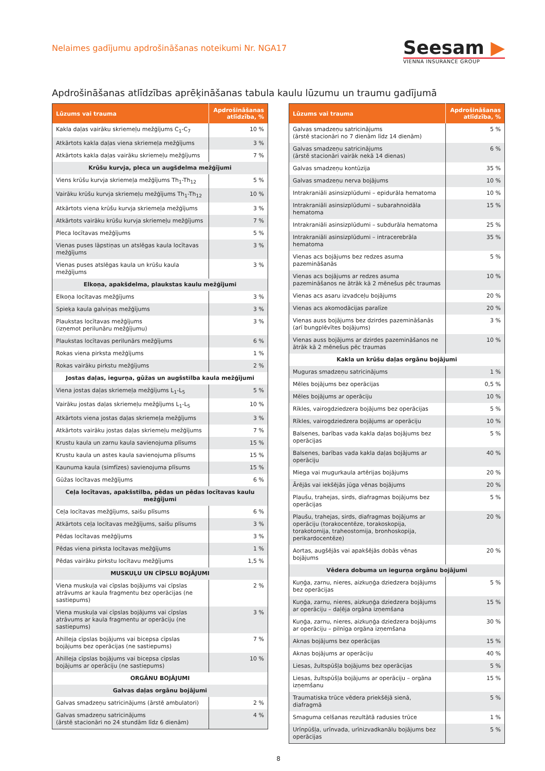Nelaimes gadījumu apdrošināšanas noteikumi Nr. NGA17
Seesam ▶
VIENNA INSURANCE GROUP
Apdrošināšanas atlīdzības aprēķināšanas tabula kaulu lūzumu un traumu gadījumā
| Lūzums vai trauma | Apdrošināšanas atlīdzība, % |
| --- | --- |
| Kakla daļas vairāku skriemeļu mežģījums C<sub>1</sub>-C<sub>7</sub> | 10 % |
| Atkārtots kakla daļas viena skriemeļa mežģījums | 3 % |
| Atkārtots kakla daļas vairāku skriemeļu mežģījums | 7 % |
| Krūšu kurvja, pleca un augšdelma mežģījumi | |
| Viens krūšu kurvja skriemeļa mežģījums Th<sub>1</sub>-Th<sub>12</sub> | 5 % |
| Vairāku krūšu kurvja skriemeļu mežģījums Th<sub>1</sub>-Th<sub>12</sub> | 10 % |
| Atkārtots viena krūšu kurvja skriemeļa mežģījums | 3 % |
| Atkārtots vairāku krūšu kurvja skriemeļu mežģījums | 7 % |
| Pleca locītavas mežģījums | 5 % |
| Vienas puses lāpstiņas un atslēgas kaula locītavas mežģījums | 3 % |
| Vienas puses atslēgas kaula un krūšu kaula mežģījums | 3 % |
| Elkoņa, apakšdelma, plaukstas kaulu mežģījumi | |
| Elkoņa locītavas mežģījums | 3 % |
| Spieķa kaula galviņas mežģījums | 3 % |
| Plaukstas locītavas mežģījums (izņemot perilunāru mežģījumu) | 3 % |
| Plaukstas locītavas perilunārs mežģījums | 6 % |
| Rokas viena pirksta mežģījums | 1 % |
| Rokas vairāku pirkstu mežģījums | 2 % |
| Jostas daļas, iegurņa, gūžas un augšstilba kaula mežģījumi | |
| Viena jostas daļas skriemeļa mežģījums L<sub>1</sub>-L<sub>5</sub> | 5 % |
| Vairāku jostas daļas skriemeļu mežģījums L<sub>1</sub>-L<sub>5</sub> | 10 % |
| Atkārtots viena jostas daļas skriemeļa mežģījums | 3 % |
| Atkārtots vairāku jostas daļas skriemeļu mežģījums | 7 % |
| Krustu kaula un zarnu kaula savienojuma plīsums | 15 % |
| Krustu kaula un astes kaula savienojuma plīsums | 15 % |
| Kaunuma kaula (simfīzes) savienojuma plīsums | 15 % |
| Gūžas locītavas mežģījums | 6 % |
| Ceļa locītavas, apakšstilba, pēdas un pēdas locītavas kaulu mežģījumi | |
| Ceļa locītavas mežģījums, saišu plīsums | 6 % |
| Atkārtots ceļa locītavas mežģījums, saišu plīsums | 3 % |
| Pēdas locītavas mežģījums | 3 % |
| Pēdas viena pirksta locītavas mežģījums | 1 % |
| Pēdas vairāku pirkstu locītavu mežģījums | 1,5 % |
| MUSKUĻU UN CĪPSLU BOJĀJUMI | |
| Viena muskuļa vai cīpslas bojājums vai cīpslas atrāvums ar kaula fragmentu bez operācijas (ne sastiepums) | 2 % |
| Viena muskuļa vai cīpslas bojājums vai cīpslas atrāvums ar kaula fragmentu ar operāciju (ne sastiepums) | 3 % |
| Ahilleja cīpslas bojājums vai bicepsa cīpslas bojājums bez operācijas (ne sastiepums) | 7 % |
| Ahilleja cīpslas bojājums vai bicepsa cīpslas bojājums ar operāciju (ne sastiepums) | 10 % |
| ORGĀNU BOJĀJUMI | |
| Galvas daļas orgānu bojājumi | |
| Galvas smadzeņu satricinājums (ārstē ambulatori) | 2 % |
| Galvas smadzeņu satricinājums (ārstē stacionāri no 24 stundām līdz 6 dienām) | 4 % |
| Lūzums vai trauma | Apdrošināšanas atlīdzība, % |
| --- | --- |
| Galvas smadzeņu satricinājums (ārstē stacionāri no 7 dienām līdz 14 dienām) | 5 % |
| Galvas smadzeņu satricinājums (ārstē stacionāri vairāk nekā 14 dienas) | 6 % |
| Galvas smadzeņu kontūzija | 35 % |
| Galvas smadzeņu nerva bojājums | 10 % |
| Intrakraniāli asinsizplūdumi – epidurāla hematoma | 10 % |
| Intrakraniāli asinsizplūdumi – subarahnoidāla hematoma | 15 % |
| Intrakraniāli asinsizplūdumi – subdurāla hematoma | 25 % |
| Intrakraniāli asinsizplūdumi – intracerebrāla hematoma | 35 % |
| Vienas acs bojājums bez redzes asuma pazemināšanās | 5 % |
| Vienas acs bojājums ar redzes asuma pazemināšanos ne ātrāk kā 2 mēnešus pēc traumas | 10 % |
| Vienas acs asaru izvadceļu bojājums | 20 % |
| Vienas acs akomodācijas paralīze | 20 % |
| Vienas auss bojājums bez dzirdes pazemināšanās (arī bungplēvītes bojājums) | 3 % |
| Vienas auss bojājums ar dzirdes pazemināšanos ne ātrāk kā 2 mēnešus pēc traumas | 10 % |
| Kakla un krūšu daļas orgānu bojājumi | |
| Muguras smadzeņu satricinājums | 1 % |
| Mēles bojājums bez operācijas | 0,5 % |
| Mēles bojājums ar operāciju | 10 % |
| Rīkles, vairogdziedzera bojājums bez operācijas | 5 % |
| Rīkles, vairogdziedzera bojājums ar operāciju | 10 % |
| Balsenes, barības vada kakla daļas bojājums bez operācijas | 5 % |
| Balsenes, barības vada kakla daļas bojājums ar operāciju | 40 % |
| Miega vai mugurkaula artērijas bojājums | 20 % |
| Ārējās vai iekšējās jūga vēnas bojājums | 20 % |
| Plaušu, trahejas, sirds, diafragmas bojājums bez operācijas | 5 % |
| Plaušu, trahejas, sirds, diafragmas bojājums ar operāciju (torakocentēze, torakoskopija, torakotomija, traheostomija, bronhoskopija, perikardocentēze) | 20 % |
| Aortas, augšējās vai apakšējās dobās vēnas bojājums | 20 % |
| Vēdera dobuma un iegurņa orgānu bojājumi | |
| Kuņģa, zarnu, nieres, aizkuņģa dziedzera bojājums bez operācijas | 5 % |
| Kuņģa, zarnu, nieres, aizkuņģa dziedzera bojājums ar operāciju – daļēja orgāna izņemšana | 15 % |
| Kuņģa, zarnu, nieres, aizkuņģa dziedzera bojājums ar operāciju – pilnīga orgāna izņemšana | 30 % |
| Aknas bojājums bez operācijas | 15 % |
| Aknas bojājums ar operāciju | 40 % |
| Liesas, žultspūšļa bojājums bez operācijas | 5 % |
| Liesas, žultspūšļa bojājums ar operāciju – orgāna izņemšanu | 15 % |
| Traumatiska trūce vēdera priekšējā sienā, diafragmā | 5 % |
| Smaguma celšanas rezultātā radusies trūce | 1 % |
| Urīnpūšļa, urīnvada, urīnizvadkanālu bojājums bez operācijas | 5 % |
8